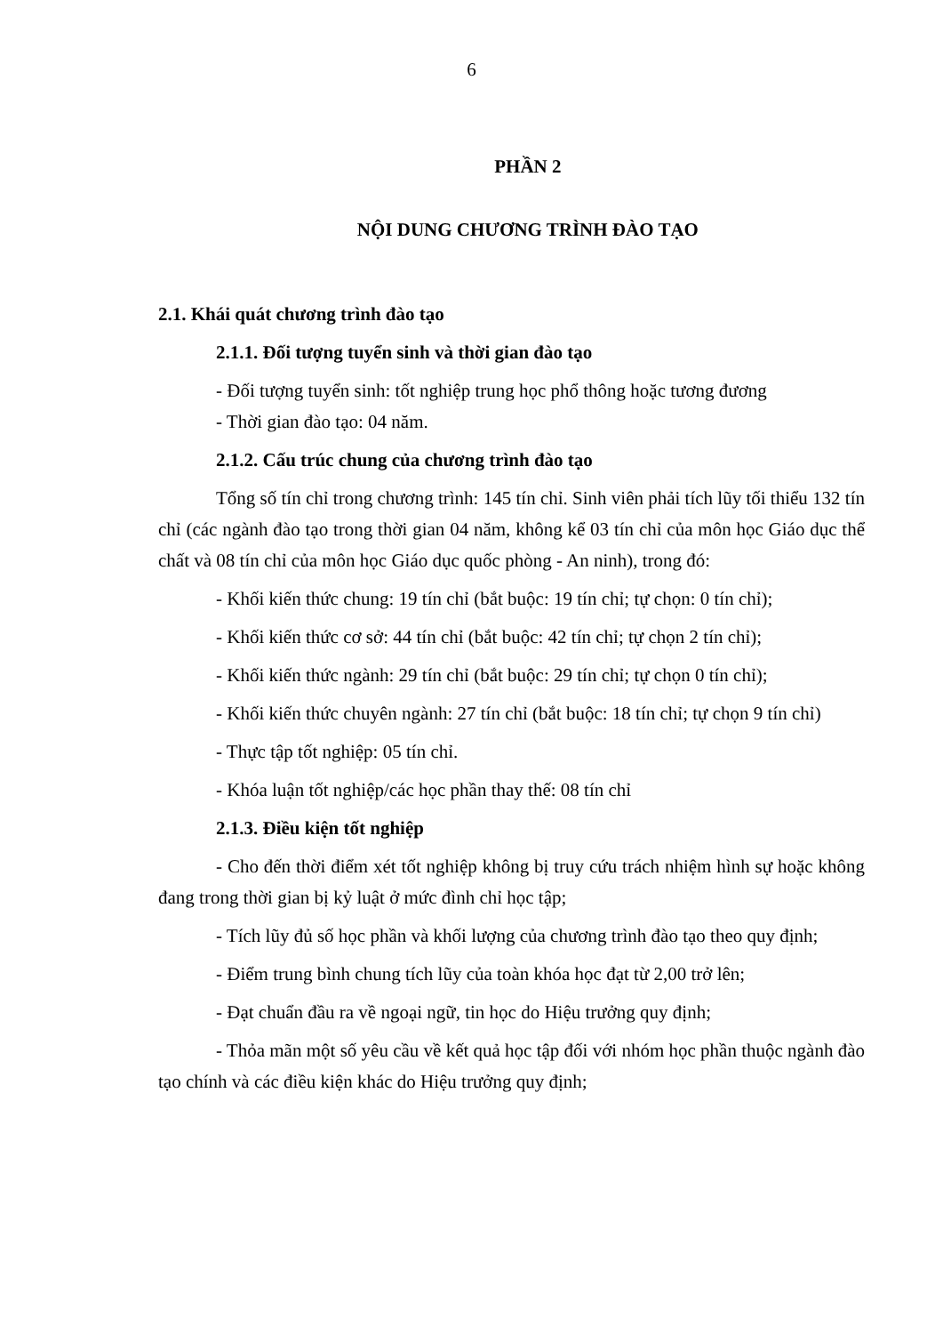6
PHẦN 2
NỘI DUNG CHƯƠNG TRÌNH ĐÀO TẠO
2.1. Khái quát chương trình đào tạo
2.1.1. Đối tượng tuyển sinh và thời gian đào tạo
- Đối tượng tuyển sinh: tốt nghiệp trung học phổ thông hoặc tương đương
- Thời gian đào tạo: 04 năm.
2.1.2. Cấu trúc chung của chương trình đào tạo
Tổng số tín chỉ trong chương trình: 145 tín chỉ. Sinh viên phải tích lũy tối thiểu 132 tín chỉ (các ngành đào tạo trong thời gian 04 năm, không kể 03 tín chỉ của môn học Giáo dục thể chất và 08 tín chỉ của môn học Giáo dục quốc phòng - An ninh), trong đó:
- Khối kiến thức chung: 19 tín chỉ (bắt buộc: 19 tín chỉ; tự chọn: 0 tín chỉ);
- Khối kiến thức cơ sở: 44 tín chỉ (bắt buộc: 42 tín chỉ; tự chọn 2 tín chỉ);
- Khối kiến thức ngành: 29 tín chỉ (bắt buộc: 29 tín chỉ; tự chọn 0 tín chỉ);
- Khối kiến thức chuyên ngành: 27 tín chỉ (bắt buộc: 18 tín chỉ; tự chọn 9 tín chỉ)
- Thực tập tốt nghiệp: 05 tín chỉ.
- Khóa luận tốt nghiệp/các học phần thay thế: 08 tín chỉ
2.1.3. Điều kiện tốt nghiệp
- Cho đến thời điểm xét tốt nghiệp không bị truy cứu trách nhiệm hình sự hoặc không đang trong thời gian bị kỷ luật ở mức đình chỉ học tập;
- Tích lũy đủ số học phần và khối lượng của chương trình đào tạo theo quy định;
- Điểm trung bình chung tích lũy của toàn khóa học đạt từ 2,00 trở lên;
- Đạt chuẩn đầu ra về ngoại ngữ, tin học do Hiệu trưởng quy định;
- Thỏa mãn một số yêu cầu về kết quả học tập đối với nhóm học phần thuộc ngành đào tạo chính và các điều kiện khác do Hiệu trưởng quy định;